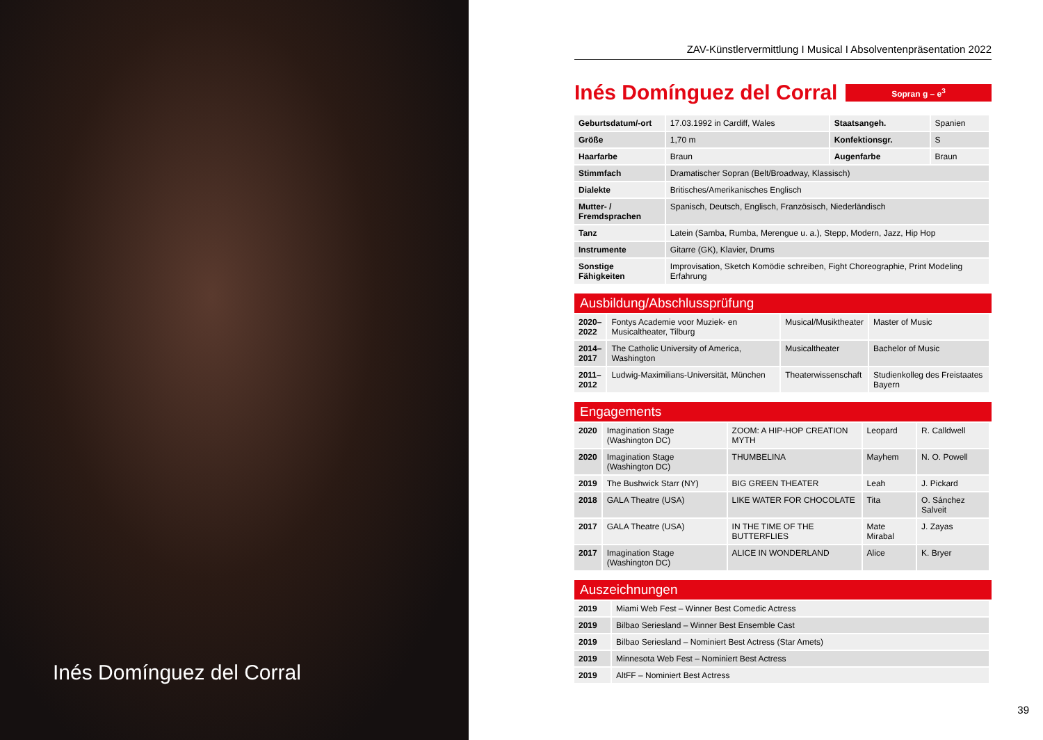Inés Domínguez del Corral
ZAV-Künstlervermittlung I Musical I Absolventenpräsentation 2022
Inés Domínguez del Corral
Sopran g – e<sup>3</sup>
| Geburtsdatum/-ort | 17.03.1992 in Cardiff, Wales | Staatsangeh. | Spanien |
| Größe | 1,70 m | Konfektionsgr. | S |
| Haarfarbe | Braun | Augenfarbe | Braun |
| Stimmfach | Dramatischer Sopran (Belt/Broadway, Klassisch) | | |
| Dialekte | Britisches/Amerikanisches Englisch | | |
| Mutter- / Fremdsprachen | Spanisch, Deutsch, Englisch, Französisch, Niederländisch | | |
| Tanz | Latein (Samba, Rumba, Merengue u. a.), Stepp, Modern, Jazz, Hip Hop | | |
| Instrumente | Gitarre (GK), Klavier, Drums | | |
| Sonstige Fähigkeiten | Improvisation, Sketch Komödie schreiben, Fight Choreographie, Print Modeling Erfahrung | | |
Ausbildung/Abschlussprüfung
| 2020– 2022 | Fontys Academie voor Muziek- en Musicaltheater, Tilburg | Musical/Musiktheater | Master of Music |
| 2014– 2017 | The Catholic University of America, Washington | Musicaltheater | Bachelor of Music |
| 2011– 2012 | Ludwig-Maximilians-Universität, München | Theaterwissenschaft | Studienkolleg des Freistaates Bayern |
Engagements
| 2020 | Imagination Stage (Washington DC) | ZOOM: A HIP-HOP CREATION MYTH | Leopard | R. Calldwell |
| 2020 | Imagination Stage (Washington DC) | THUMBELINA | Mayhem | N. O. Powell |
| 2019 | The Bushwick Starr (NY) | BIG GREEN THEATER | Leah | J. Pickard |
| 2018 | GALA Theatre (USA) | LIKE WATER FOR CHOCOLATE | Tita | O. Sánchez Salveit |
| 2017 | GALA Theatre (USA) | IN THE TIME OF THE BUTTERFLIES | Mate Mirabal | J. Zayas |
| 2017 | Imagination Stage (Washington DC) | ALICE IN WONDERLAND | Alice | K. Bryer |
Auszeichnungen
| 2019 | Miami Web Fest – Winner Best Comedic Actress |
| 2019 | Bilbao Seriesland – Winner Best Ensemble Cast |
| 2019 | Bilbao Seriesland – Nominiert Best Actress (Star Amets) |
| 2019 | Minnesota Web Fest – Nominiert Best Actress |
| 2019 | AltFF – Nominiert Best Actress |
39